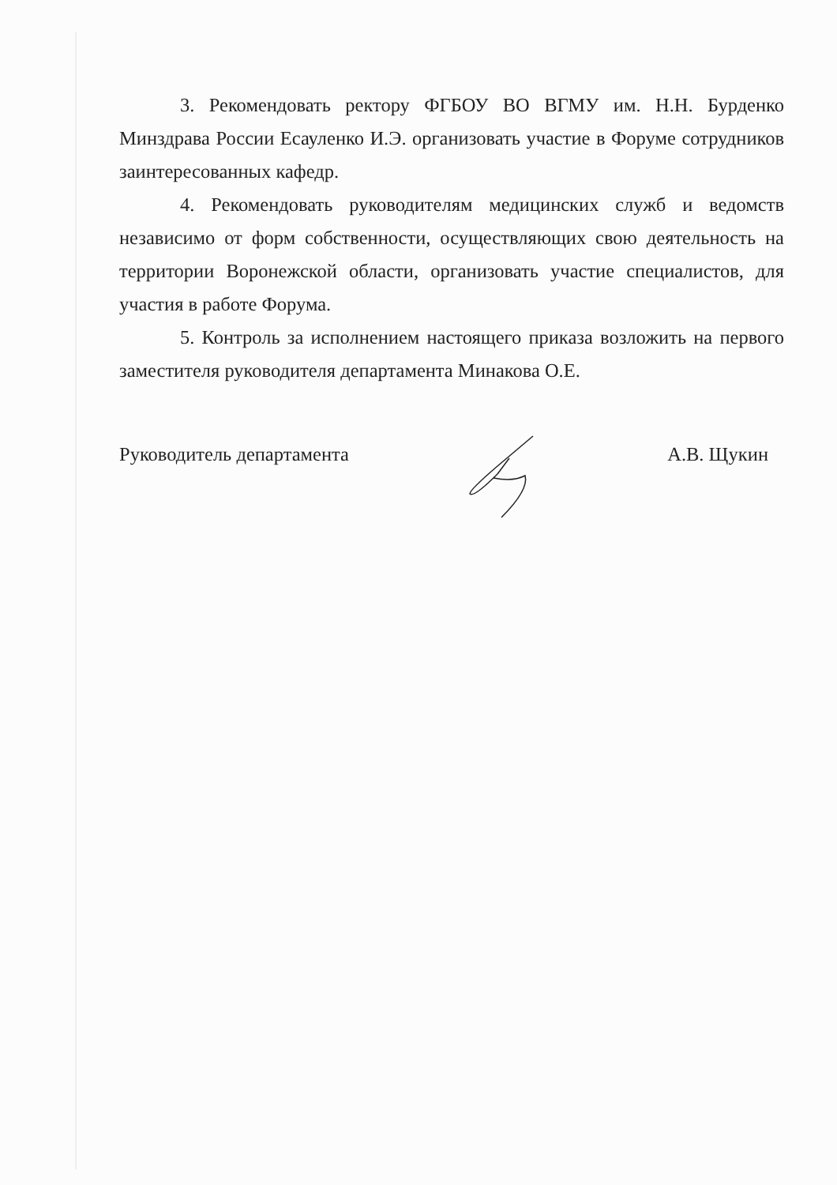3. Рекомендовать ректору ФГБОУ ВО ВГМУ им. Н.Н. Бурденко Минздрава России Есауленко И.Э. организовать участие в Форуме сотрудников заинтересованных кафедр.
4. Рекомендовать руководителям медицинских служб и ведомств независимо от форм собственности, осуществляющих свою деятельность на территории Воронежской области, организовать участие специалистов, для участия в работе Форума.
5. Контроль за исполнением настоящего приказа возложить на первого заместителя руководителя департамента Минакова О.Е.
Руководитель департамента А.В. Щукин